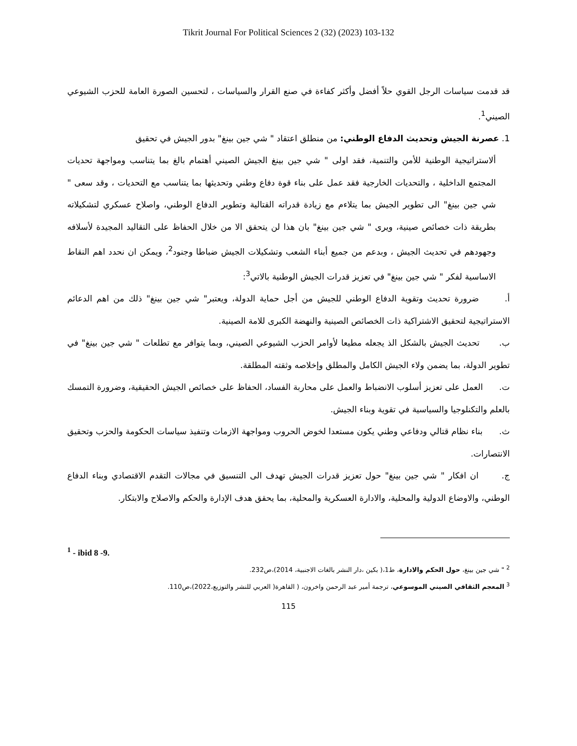Tikrit Journal For Political Sciences 2 (32) (2023) 103-132
قد قدمت سياسات الرجل القوي حلاً أفضل وأكثر كفاءة في صنع القرار والسياسات ، لتحسين الصورة العامة للحزب الشيوعي الصيني<sup>1</sup>.
1. عصرنة الجيش وتحديث الدفاع الوطني: من منطلق اعتقاد " شي جين بينغ" بدور الجيش في تحقيق
ألاستراتيجية الوطنية للأمن والتنمية، فقد اولى " شي جين بينغ الجيش الصيني أهتمام بالغ بما يتناسب ومواجهة تحديات المجتمع الداخلية ، والتحديات الخارجية فقد عمل على بناء قوة دفاع وطني وتحديثها بما يتناسب مع التحديات ، وقد سعى " شي جين بينغ" الى تطوير الجيش بما يتلاءم مع زيادة قدراته القتالية وتطوير الدفاع الوطني، واصلاح عسكري لتشكيلاته بطريقة ذات خصائص صينية، ويرى " شي جين بينغ" بان هذا لن يتحقق الا من خلال الحفاظ على التقاليد المجيدة لأسلافه وجهودهم في تحديث الجيش ، وبدعم من جميع أبناء الشعب وتشكيلات الجيش ضباطا وجنود<sup>2</sup>، ويمكن ان نحدد اهم النقاط الاساسية لفكر " شي جين بينغ" في تعزيز قدرات الجيش الوطنية بالاتي<sup>3</sup>:
أ. ضرورة تحديث وتقوية الدفاع الوطني للجيش من أجل حماية الدولة، ويعتبر" شي جين بينغ" ذلك من اهم الدعائم الاستراتيجية لتحقيق الاشتراكية ذات الخصائص الصينية والنهضة الكبرى للامة الصينية.
ب. تحديث الجيش بالشكل الذ يجعله مطيعا لأوامر الحزب الشيوعي الصيني، وبما يتوافر مع تطلعات " شي جين بينغ" في تطوير الدولة، بما يضمن ولاء الجيش الكامل والمطلق وإخلاصه وثقته المطلقة.
ت. العمل على تعزيز أسلوب الانضباط والعمل على محاربة الفساد، الحفاظ على خصائص الجيش الحقيقية، وضرورة التمسك بالعلم والتكنلوجيا والسياسية في تقوية وبناء الجيش.
ث. بناء نظام قتالي ودفاعي وطني يكون مستعدا لخوض الحروب ومواجهة الازمات وتنفيذ سياسات الحكومة والحزب وتحقيق الانتصارات.
ج. ان افكار " شي جين بينغ" حول تعزيز قدرات الجيش تهدف الى التنسيق في مجالات التقدم الاقتصادي وبناء الدفاع الوطني، والاوضاع الدولية والمحلية، والادارة العسكرية والمحلية، بما يحقق هدف الإدارة والحكم والاصلاح والابتكار.
<sup>1</sup> - ibid 8 -9.
<sup>2</sup> " شي جين بينغ، حول الحكم والادارة، ط1،( بكين ،دار النشر بالغات الاجنبية، 2014)،ص232.
<sup>3</sup> المعجم الثقافي الصيني الموسوعي، ترجمة أمير عبد الرحمن واخرون، ( القاهرة( العربي للنشر والتوزيع،2022)،ص110.
115